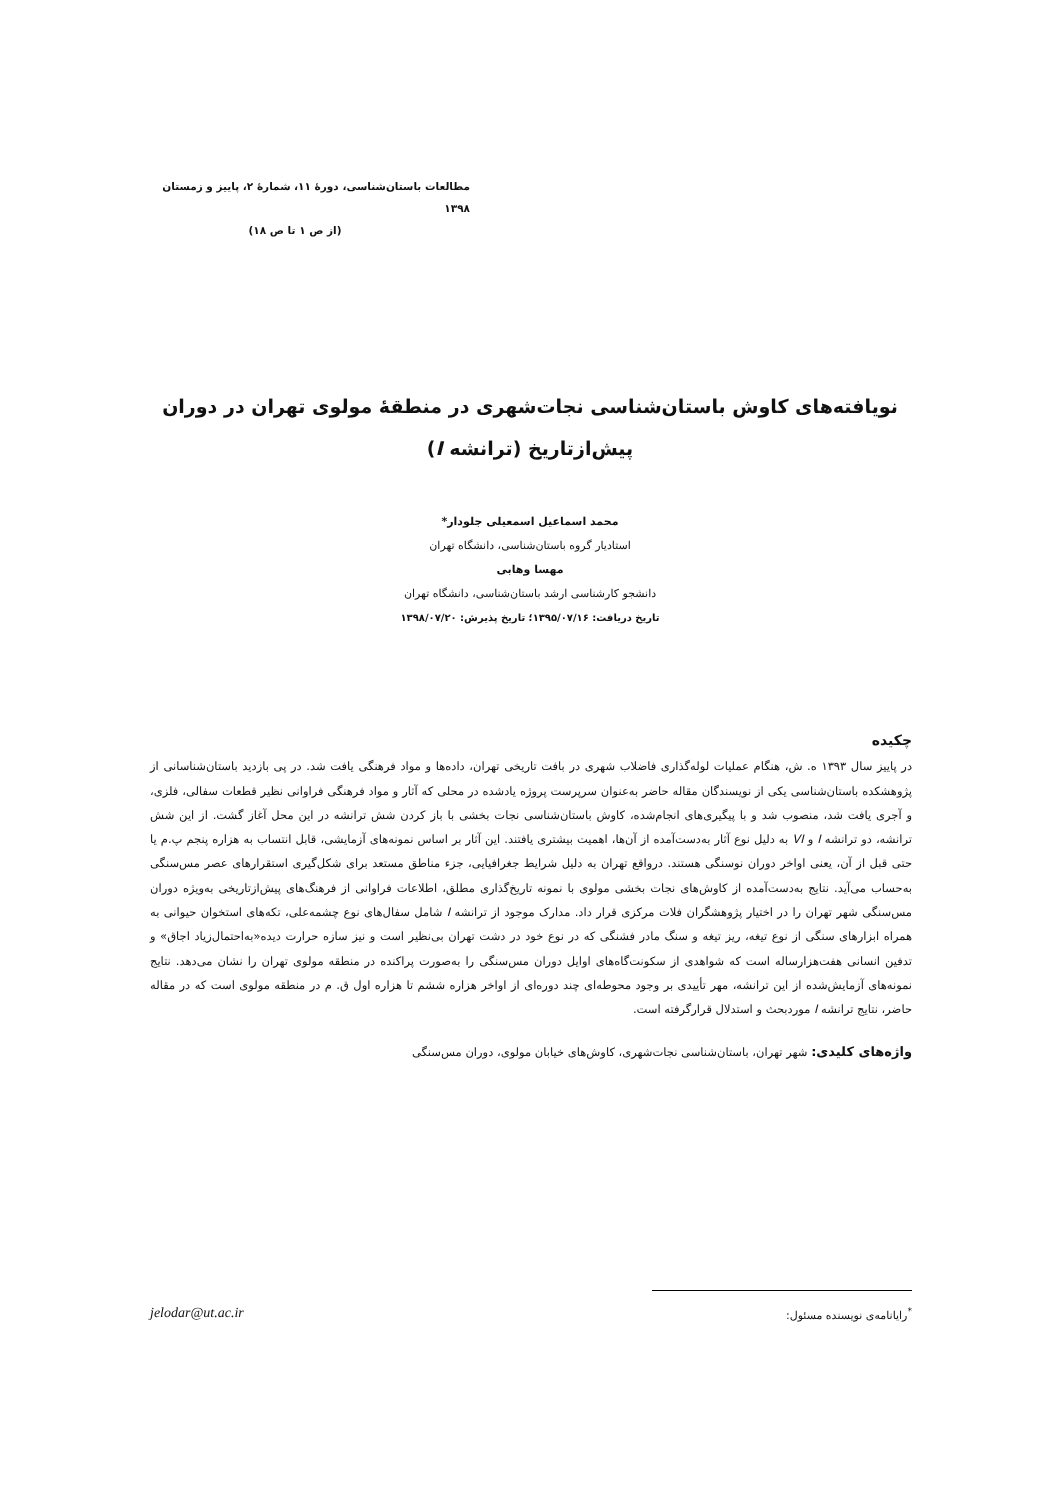مطالعات باستان‌شناسی، دورهٔ ۱۱، شمارهٔ ۲، پاییز و زمستان ۱۳۹۸
(از ص ۱ تا ص ۱۸)
نویافته‌های کاوش باستان‌شناسی نجات‌شهری در منطقهٔ مولوی تهران در دوران
پیش‌ازتاریخ (ترانشه I)
محمد اسماعیل اسمعیلی جلودار*
استادیار گروه باستان‌شناسی، دانشگاه تهران
مهسا وهابی
دانشجو کارشناسی ارشد باستان‌شناسی، دانشگاه تهران
تاریخ دریافت: ۱۳۹۵/۰۷/۱۶؛ تاریخ پذیرش: ۱۳۹۸/۰۷/۲۰
چکیده
در پاییز سال ۱۳۹۳ ه. ش، هنگام عملیات لوله‌گذاری فاضلاب شهری در بافت تاریخی تهران، داده‌ها و مواد فرهنگی یافت شد. در پی بازدید باستان‌شناسانی از پژوهشکده باستان‌شناسی یکی از نویسندگان مقاله حاضر به‌عنوان سرپرست پروژه یادشده در محلی که آثار و مواد فرهنگی فراوانی نظیر قطعات سفالی، فلزی، و آجری یافت شد، منصوب شد و با پیگیری‌های انجام‌شده، کاوش باستان‌شناسی نجات بخشی با باز کردن شش ترانشه در این محل آغاز گشت. از این شش ترانشه، دو ترانشه I و VI به دلیل نوع آثار به‌دست‌آمده از آن‌ها، اهمیت بیشتری یافتند. این آثار بر اساس نمونه‌های آزمایشی، قابل انتساب به هزاره پنجم پ.م یا حتی قبل از آن، یعنی اواخر دوران نوسنگی هستند. درواقع تهران به دلیل شرایط جغرافیایی، جزء مناطق مستعد برای شکل‌گیری استقرارهای عصر مس‌سنگی به‌حساب می‌آید. نتایج به‌دست‌آمده از کاوش‌های نجات بخشی مولوی با نمونه تاریخ‌گذاری مطلق، اطلاعات فراوانی از فرهنگ‌های پیش‌ازتاریخی به‌ویژه دوران مس‌سنگی شهر تهران را در اختیار پژوهشگران فلات مرکزی قرار داد. مدارک موجود از ترانشه I شامل سفال‌های نوع چشمه‌علی، تکه‌های استخوان حیوانی به همراه ابزارهای سنگی از نوع تیغه، ریز تیغه و سنگ مادر فشنگی که در نوع خود در دشت تهران بی‌نظیر است و نیز سازه حرارت دیده«به‌احتمال‌زیاد اجاق» و تدفین انسانی هفت‌هزارساله است که شواهدی از سکونت‌گاه‌های اوایل دوران مس‌سنگی را به‌صورت پراکنده در منطقه مولوی تهران را نشان می‌دهد. نتایج نمونه‌های آزمایش‌شده از این ترانشه، مهر تأییدی بر وجود محوطه‌ای چند دوره‌ای از اواخر هزاره ششم تا هزاره اول ق. م در منطقه مولوی است که در مقاله حاضر، نتایج ترانشه I موردبحث و استدلال قرارگرفته است.
واژه‌های کلیدی: شهر تهران، باستان‌شناسی نجات‌شهری، کاوش‌های خیابان مولوی، دوران مس‌سنگی
jelodar@ut.ac.ir<sup>*</sup>رایانامه‌ی نویسنده مسئول: